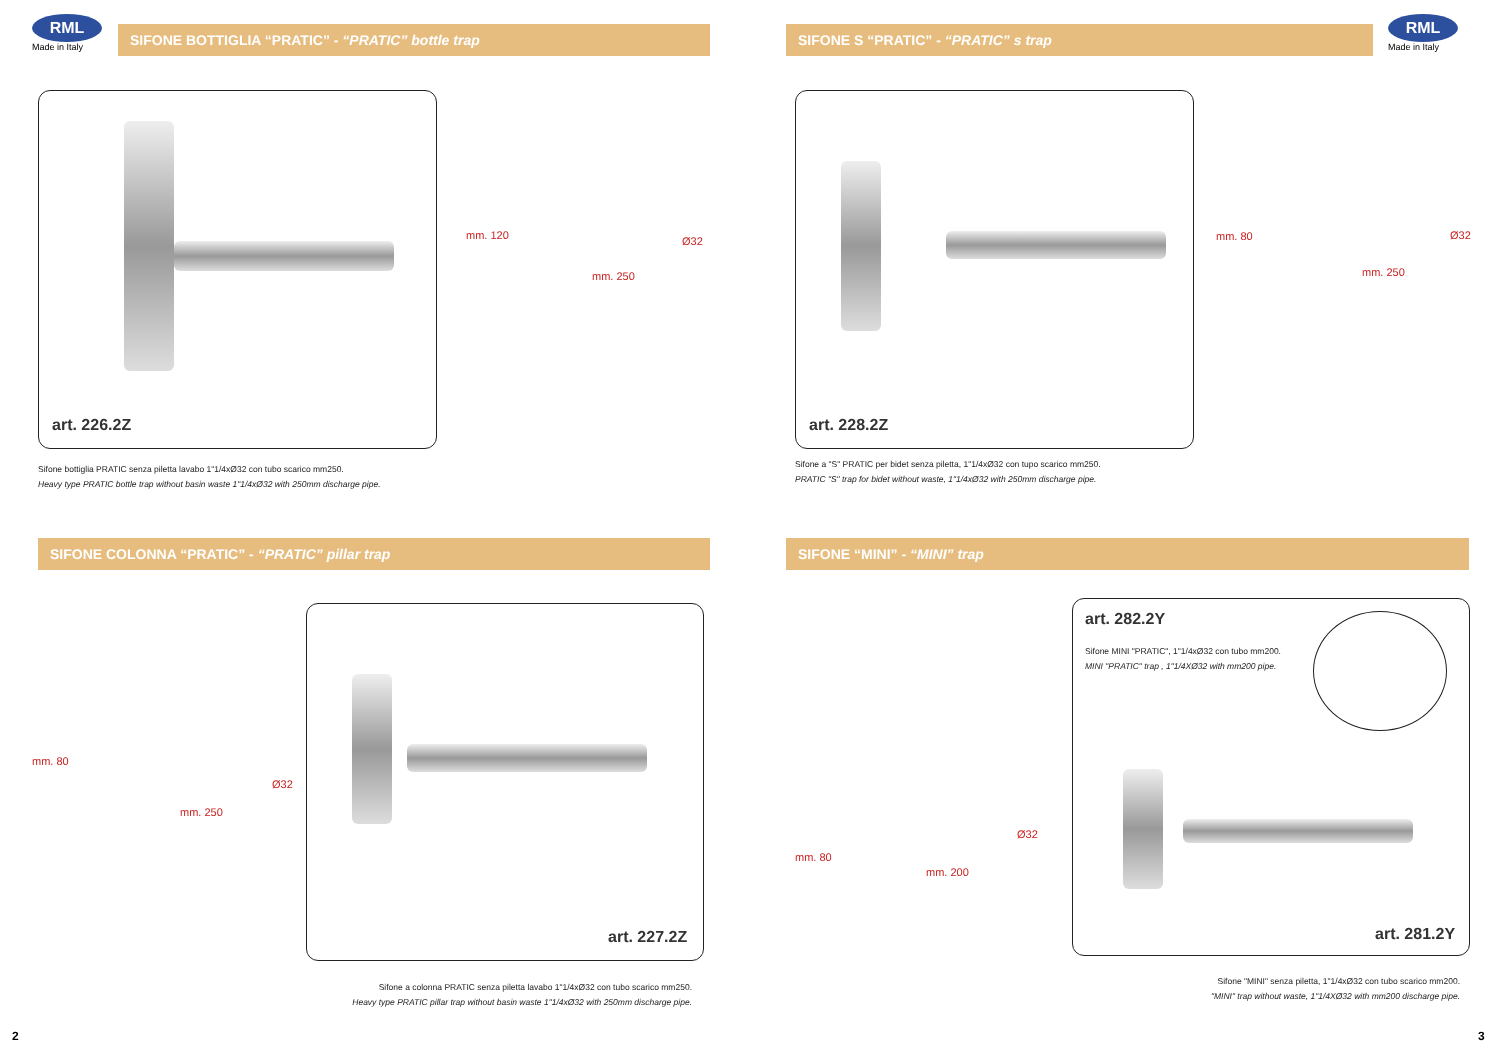RML
Made in Italy
SIFONE BOTTIGLIA “PRATIC” - “PRATIC” bottle trap
art. 226.2Z
mm. 120 Ø32
mm. 250
Sifone bottiglia PRATIC senza piletta lavabo 1"1/4xØ32 con tubo scarico mm250.
Heavy type PRATIC bottle trap without basin waste 1"1/4xØ32 with 250mm discharge pipe.
SIFONE COLONNA “PRATIC” - “PRATIC” pillar trap
mm. 80
Ø32
mm. 250
art. 227.2Z
Sifone a colonna PRATIC senza piletta lavabo 1"1/4xØ32 con tubo scarico mm250.
Heavy type PRATIC pillar trap without basin waste 1"1/4xØ32 with 250mm discharge pipe.
2
SIFONE S “PRATIC” - “PRATIC” s trap
RML
Made in Italy
art. 228.2Z
mm. 80 Ø32
mm. 250
Sifone a "S" PRATIC per bidet senza piletta, 1"1/4xØ32 con tupo scarico mm250.
PRATIC "S" trap for bidet without waste, 1"1/4xØ32 with 250mm discharge pipe.
SIFONE “MINI” - “MINI” trap
mm. 80
Ø32
mm. 200
art. 282.2Y
Sifone MINI "PRATIC", 1"1/4xØ32 con tubo mm200.
MINI "PRATIC" trap , 1"1/4XØ32 with mm200 pipe.
art. 281.2Y
Sifone "MINI" senza piletta, 1"1/4xØ32 con tubo scarico mm200.
"MINI" trap without waste, 1"1/4XØ32 with mm200 discharge pipe.
3